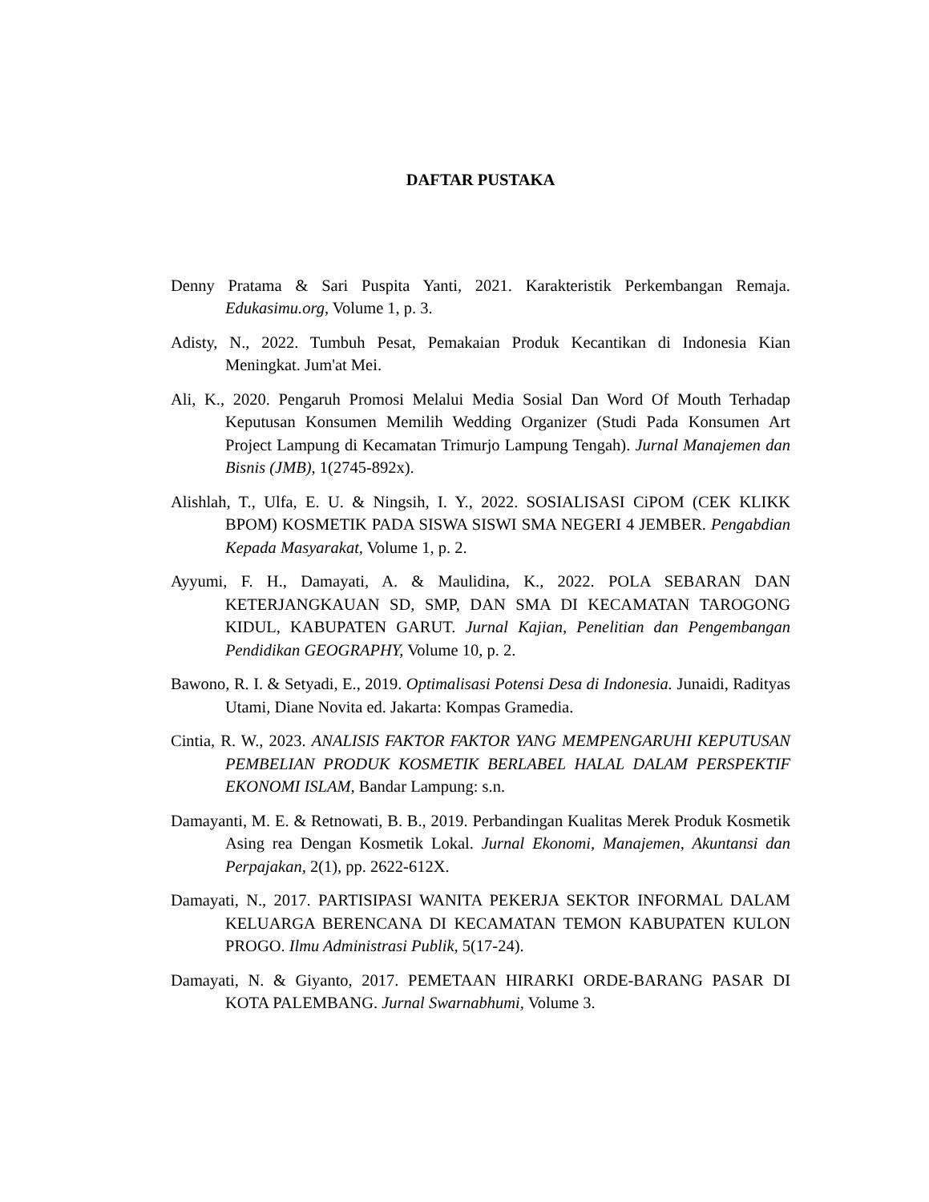DAFTAR PUSTAKA
Denny Pratama & Sari Puspita Yanti, 2021. Karakteristik Perkembangan Remaja. Edukasimu.org, Volume 1, p. 3.
Adisty, N., 2022. Tumbuh Pesat, Pemakaian Produk Kecantikan di Indonesia Kian Meningkat. Jum'at Mei.
Ali, K., 2020. Pengaruh Promosi Melalui Media Sosial Dan Word Of Mouth Terhadap Keputusan Konsumen Memilih Wedding Organizer (Studi Pada Konsumen Art Project Lampung di Kecamatan Trimurjo Lampung Tengah). Jurnal Manajemen dan Bisnis (JMB), 1(2745-892x).
Alishlah, T., Ulfa, E. U. & Ningsih, I. Y., 2022. SOSIALISASI CiPOM (CEK KLIKK BPOM) KOSMETIK PADA SISWA SISWI SMA NEGERI 4 JEMBER. Pengabdian Kepada Masyarakat, Volume 1, p. 2.
Ayyumi, F. H., Damayati, A. & Maulidina, K., 2022. POLA SEBARAN DAN KETERJANGKAUAN SD, SMP, DAN SMA DI KECAMATAN TAROGONG KIDUL, KABUPATEN GARUT. Jurnal Kajian, Penelitian dan Pengembangan Pendidikan GEOGRAPHY, Volume 10, p. 2.
Bawono, R. I. & Setyadi, E., 2019. Optimalisasi Potensi Desa di Indonesia. Junaidi, Radityas Utami, Diane Novita ed. Jakarta: Kompas Gramedia.
Cintia, R. W., 2023. ANALISIS FAKTOR FAKTOR YANG MEMPENGARUHI KEPUTUSAN PEMBELIAN PRODUK KOSMETIK BERLABEL HALAL DALAM PERSPEKTIF EKONOMI ISLAM, Bandar Lampung: s.n.
Damayanti, M. E. & Retnowati, B. B., 2019. Perbandingan Kualitas Merek Produk Kosmetik Asing rea Dengan Kosmetik Lokal. Jurnal Ekonomi, Manajemen, Akuntansi dan Perpajakan, 2(1), pp. 2622-612X.
Damayati, N., 2017. PARTISIPASI WANITA PEKERJA SEKTOR INFORMAL DALAM KELUARGA BERENCANA DI KECAMATAN TEMON KABUPATEN KULON PROGO. Ilmu Administrasi Publik, 5(17-24).
Damayati, N. & Giyanto, 2017. PEMETAAN HIRARKI ORDE-BARANG PASAR DI KOTA PALEMBANG. Jurnal Swarnabhumi, Volume 3.